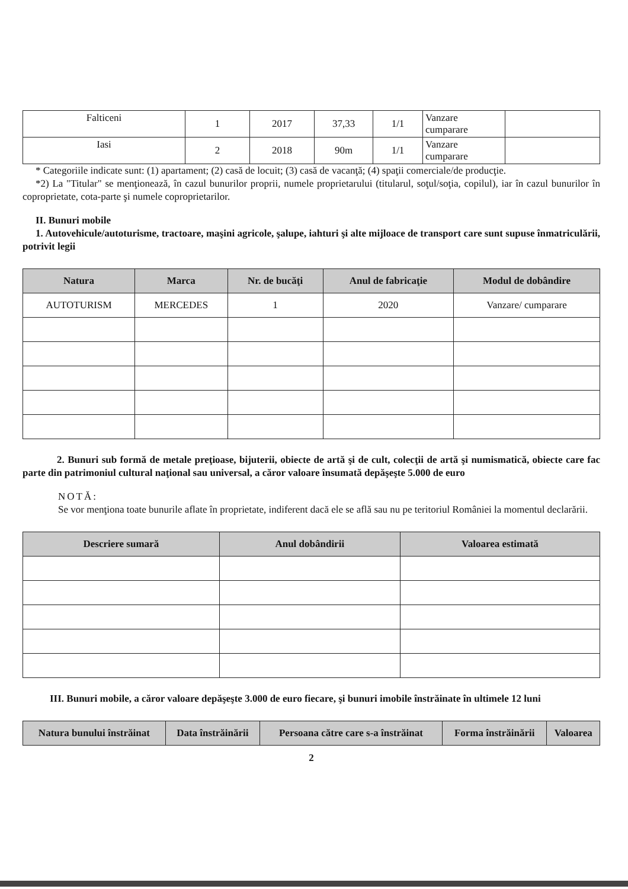| Falticeni | 1 | 2017 | 37,33 | 1/1 | Vanzare cumparare | |
| Iasi | 2 | 2018 | 90m | 1/1 | Vanzare cumparare | |
* Categoriile indicate sunt: (1) apartament; (2) casă de locuit; (3) casă de vacanţă; (4) spaţii comerciale/de producţie.
*2) La "Titular" se menţionează, în cazul bunurilor proprii, numele proprietarului (titularul, soţul/soţia, copilul), iar în cazul bunurilor în coproprietate, cota-parte şi numele coproprietarilor.
II. Bunuri mobile
1. Autovehicule/autoturisme, tractoare, maşini agricole, şalupe, iahturi şi alte mijloace de transport care sunt supuse înmatriculării, potrivit legii
| Natura | Marca | Nr. de bucăţi | Anul de fabricaţie | Modul de dobândire |
| --- | --- | --- | --- | --- |
| AUTOTURISM | MERCEDES | 1 | 2020 | Vanzare/ cumparare |
2. Bunuri sub formă de metale preţioase, bijuterii, obiecte de artă şi de cult, colecţii de artă şi numismatică, obiecte care fac parte din patrimoniul cultural naţional sau universal, a căror valoare însumată depăşeşte 5.000 de euro
NOTĂ:
Se vor menţiona toate bunurile aflate în proprietate, indiferent dacă ele se află sau nu pe teritoriul României la momentul declarării.
| Descriere sumară | Anul dobândirii | Valoarea estimată |
| --- | --- | --- |
III. Bunuri mobile, a căror valoare depăşeşte 3.000 de euro fiecare, şi bunuri imobile înstrăinate în ultimele 12 luni
| Natura bunului înstrăinat | Data înstrăinării | Persoana către care s-a înstrăinat | Forma înstrăinării | Valoarea |
| --- | --- | --- | --- | --- |
2